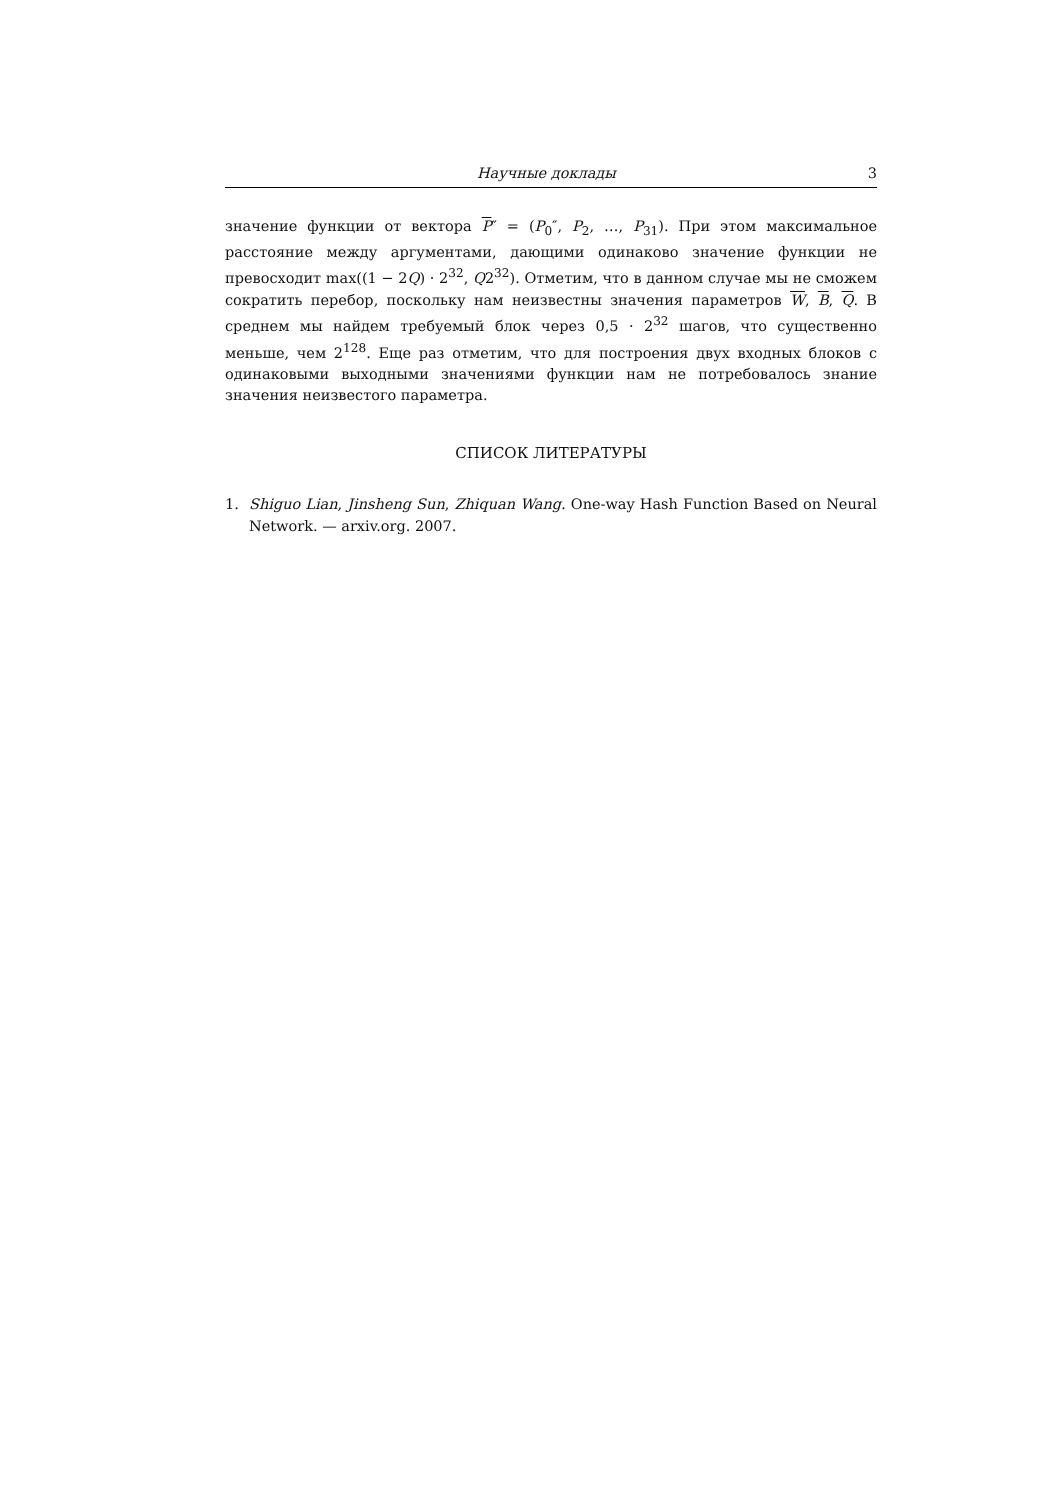Научные доклады 3
значение функции от вектора P″ = (P<sub>0</sub>″, P<sub>2</sub>, …, P<sub>31</sub>). При этом максимальное расстояние между аргументами, дающими одинаково значение функции не превосходит max((1 − 2Q) · 2<sup>32</sup>, Q2<sup>32</sup>). Отметим, что в данном случае мы не сможем сократить перебор, поскольку нам неизвестны значения параметров W, B, Q. В среднем мы найдем требуемый блок через 0,5 · 2<sup>32</sup> шагов, что существенно меньше, чем 2<sup>128</sup>. Еще раз отметим, что для построения двух входных блоков с одинаковыми выходными значениями функции нам не потребовалось знание значения неизвестого параметра.
СПИСОК ЛИТЕРАТУРЫ
1. Shiguo Lian, Jinsheng Sun, Zhiquan Wang. One-way Hash Function Based on Neural Network. — arxiv.org. 2007.